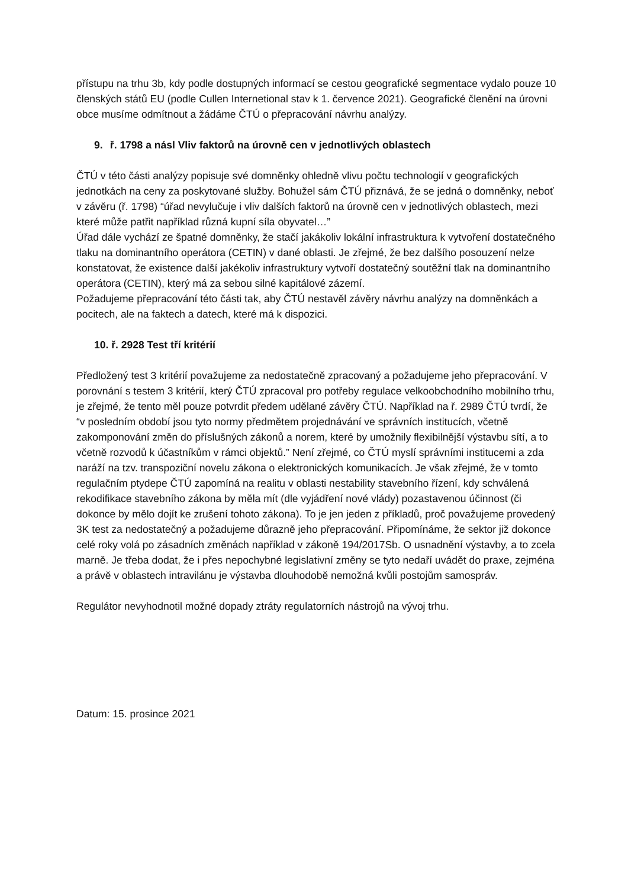přístupu na trhu 3b, kdy podle dostupných informací se cestou geografické segmentace vydalo pouze 10 členských států EU (podle Cullen Internetional stav k 1. července 2021). Geografické členění na úrovni obce musíme odmítnout a žádáme ČTÚ o přepracování návrhu analýzy.
9. ř. 1798 a násl Vliv faktorů na úrovně cen v jednotlivých oblastech
ČTÚ v této části analýzy popisuje své domněnky ohledně vlivu počtu technologií v geografických jednotkách na ceny za poskytované služby. Bohužel sám ČTÚ přiznává, že se jedná o domněnky, neboť v závěru (ř. 1798) “úřad nevylučuje i vliv dalších faktorů na úrovně cen v jednotlivých oblastech, mezi které může patřit například různá kupní síla obyvatel…”
Úřad dále vychází ze špatné domněnky, že stačí jakákoliv lokální infrastruktura k vytvoření dostatečného tlaku na dominantního operátora (CETIN) v dané oblasti. Je zřejmé, že bez dalšího posouzení nelze konstatovat, že existence další jakékoliv infrastruktury vytvoří dostatečný soutěžní tlak na dominantního operátora (CETIN), který má za sebou silné kapitálové zázemí.
Požadujeme přepracování této části tak, aby ČTÚ nestavěl závěry návrhu analýzy na domněnkách a pocitech, ale na faktech a datech, které má k dispozici.
10. ř. 2928 Test tří kritérií
Předložený test 3 kritérií považujeme za nedostatečně zpracovaný a požadujeme jeho přepracování. V porovnání s testem 3 kritérií, který ČTÚ zpracoval pro potřeby regulace velkoobchodního mobilního trhu, je zřejmé, že tento měl pouze potvrdit předem udělané závěry ČTÚ. Například na ř. 2989 ČTÚ tvrdí, že “v posledním období jsou tyto normy předmětem projednávání ve správních institucích, včetně zakomponování změn do příslušných zákonů a norem, které by umožnily flexibilnější výstavbu sítí, a to včetně rozvodů k účastníkům v rámci objektů.” Není zřejmé, co ČTÚ myslí správními institucemi a zda naráží na tzv. transpoziční novelu zákona o elektronických komunikacích. Je však zřejmé, že v tomto regulačním ptydepe ČTÚ zapomíná na realitu v oblasti nestability stavebního řízení, kdy schválená rekodifikace stavebního zákona by měla mít (dle vyjádření nové vlády) pozastavenou účinnost (či dokonce by mělo dojít ke zrušení tohoto zákona). To je jen jeden z příkladů, proč považujeme provedený 3K test za nedostatečný a požadujeme důrazně jeho přepracování. Připomínáme, že sektor již dokonce celé roky volá po zásadních změnách například v zákoně 194/2017Sb. O usnadnění výstavby, a to zcela marně. Je třeba dodat, že i přes nepochybné legislativní změny se tyto nedaří uvádět do praxe, zejména a právě v oblastech intravilánu je výstavba dlouhodobě nemožná kvůli postojům samospráv.
Regulátor nevyhodnotil možné dopady ztráty regulatorních nástrojů na vývoj trhu.
Datum: 15. prosince 2021